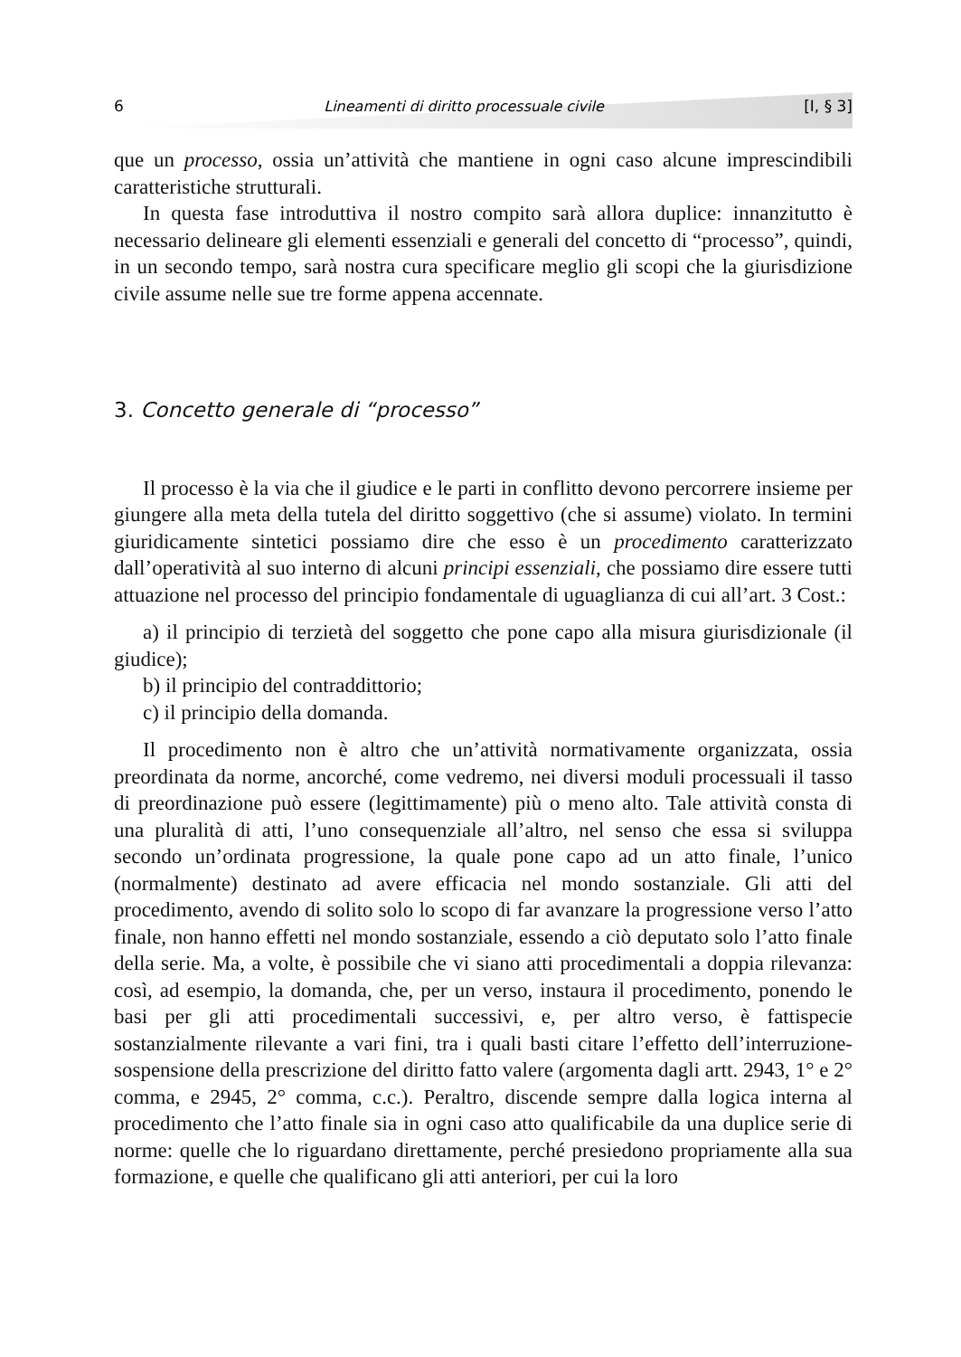6 Lineamenti di diritto processuale civile [I, § 3]
que un processo, ossia un’attività che mantiene in ogni caso alcune imprescindibili caratteristiche strutturali.
In questa fase introduttiva il nostro compito sarà allora duplice: innanzitutto è necessario delineare gli elementi essenziali e generali del concetto di “processo”, quindi, in un secondo tempo, sarà nostra cura specificare meglio gli scopi che la giurisdizione civile assume nelle sue tre forme appena accennate.
3. Concetto generale di “processo”
Il processo è la via che il giudice e le parti in conflitto devono percorrere insieme per giungere alla meta della tutela del diritto soggettivo (che si assume) violato. In termini giuridicamente sintetici possiamo dire che esso è un procedimento caratterizzato dall’operatività al suo interno di alcuni principi essenziali, che possiamo dire essere tutti attuazione nel processo del principio fondamentale di uguaglianza di cui all’art. 3 Cost.:
a) il principio di terzietà del soggetto che pone capo alla misura giurisdizionale (il giudice);
b) il principio del contraddittorio;
c) il principio della domanda.
Il procedimento non è altro che un’attività normativamente organizzata, ossia preordinata da norme, ancorché, come vedremo, nei diversi moduli processuali il tasso di preordinazione può essere (legittimamente) più o meno alto. Tale attività consta di una pluralità di atti, l’uno consequenziale all’altro, nel senso che essa si sviluppa secondo un’ordinata progressione, la quale pone capo ad un atto finale, l’unico (normalmente) destinato ad avere efficacia nel mondo sostanziale. Gli atti del procedimento, avendo di solito solo lo scopo di far avanzare la progressione verso l’atto finale, non hanno effetti nel mondo sostanziale, essendo a ciò deputato solo l’atto finale della serie. Ma, a volte, è possibile che vi siano atti procedimentali a doppia rilevanza: così, ad esempio, la domanda, che, per un verso, instaura il procedimento, ponendo le basi per gli atti procedimentali successivi, e, per altro verso, è fattispecie sostanzialmente rilevante a vari fini, tra i quali basti citare l’effetto dell’interruzione-sospensione della prescrizione del diritto fatto valere (argomenta dagli artt. 2943, 1° e 2° comma, e 2945, 2° comma, c.c.). Peraltro, discende sempre dalla logica interna al procedimento che l’atto finale sia in ogni caso atto qualificabile da una duplice serie di norme: quelle che lo riguardano direttamente, perché presiedono propriamente alla sua formazione, e quelle che qualificano gli atti anteriori, per cui la loro